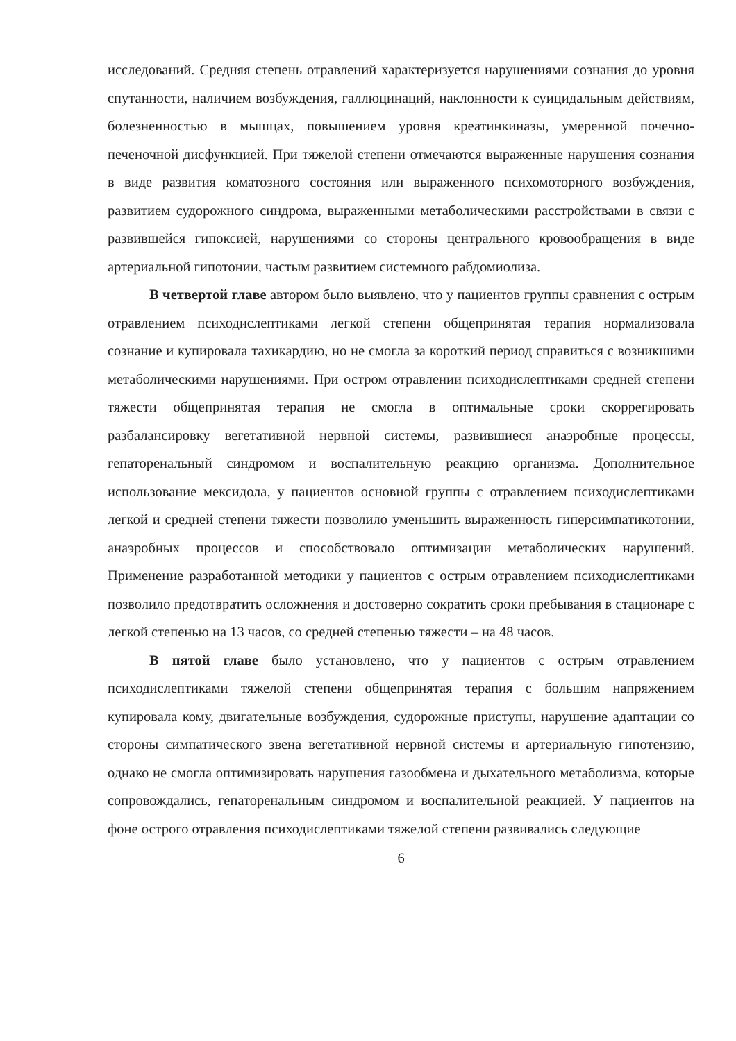исследований. Средняя степень отравлений характеризуется нарушениями сознания до уровня спутанности, наличием возбуждения, галлюцинаций, наклонности к суицидальным действиям, болезненностью в мышцах, повышением уровня креатинкиназы, умеренной почечно-печеночной дисфункцией. При тяжелой степени отмечаются выраженные нарушения сознания в виде развития коматозного состояния или выраженного психомоторного возбуждения, развитием судорожного синдрома, выраженными метаболическими расстройствами в связи с развившейся гипоксией, нарушениями со стороны центрального кровообращения в виде артериальной гипотонии, частым развитием системного рабдомиолиза.
В четвертой главе автором было выявлено, что у пациентов группы сравнения с острым отравлением психодислептиками легкой степени общепринятая терапия нормализовала сознание и купировала тахикардию, но не смогла за короткий период справиться с возникшими метаболическими нарушениями. При остром отравлении психодислептиками средней степени тяжести общепринятая терапия не смогла в оптимальные сроки скоррегировать разбалансировку вегетативной нервной системы, развившиеся анаэробные процессы, гепаторенальный синдромом и воспалительную реакцию организма. Дополнительное использование мексидола, у пациентов основной группы с отравлением психодислептиками легкой и средней степени тяжести позволило уменьшить выраженность гиперсимпатикотонии, анаэробных процессов и способствовало оптимизации метаболических нарушений. Применение разработанной методики у пациентов с острым отравлением психодислептиками позволило предотвратить осложнения и достоверно сократить сроки пребывания в стационаре с легкой степенью на 13 часов, со средней степенью тяжести – на 48 часов.
В пятой главе было установлено, что у пациентов с острым отравлением психодислептиками тяжелой степени общепринятая терапия с большим напряжением купировала кому, двигательные возбуждения, судорожные приступы, нарушение адаптации со стороны симпатического звена вегетативной нервной системы и артериальную гипотензию, однако не смогла оптимизировать нарушения газообмена и дыхательного метаболизма, которые сопровождались, гепаторенальным синдромом и воспалительной реакцией. У пациентов на фоне острого отравления психодислептиками тяжелой степени развивались следующие
6